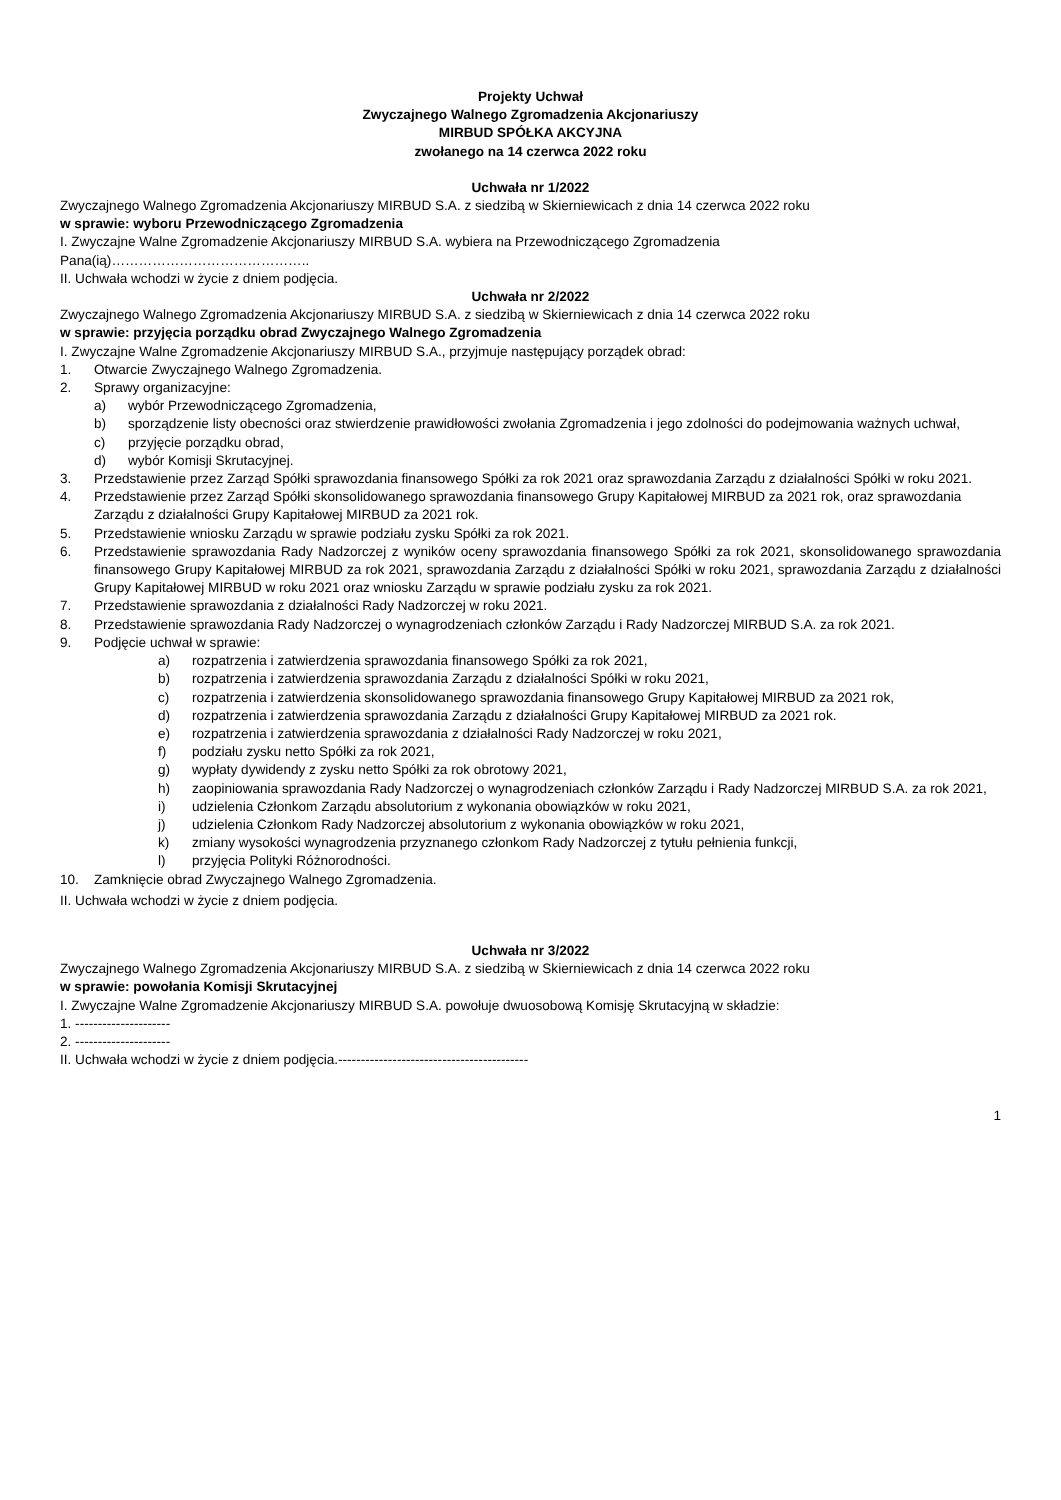Projekty Uchwał
Zwyczajnego Walnego Zgromadzenia Akcjonariuszy
MIRBUD SPÓŁKA AKCYJNA
zwołanego na 14 czerwca 2022 roku
Uchwała nr 1/2022
Zwyczajnego Walnego Zgromadzenia Akcjonariuszy MIRBUD S.A. z siedzibą w Skierniewicach z dnia 14 czerwca 2022 roku
w sprawie: wyboru Przewodniczącego Zgromadzenia
I. Zwyczajne Walne Zgromadzenie Akcjonariuszy MIRBUD S.A. wybiera na Przewodniczącego Zgromadzenia
Pana(ią)……………………………………..
II. Uchwała wchodzi w życie z dniem podjęcia.
Uchwała nr 2/2022
Zwyczajnego Walnego Zgromadzenia Akcjonariuszy MIRBUD S.A. z siedzibą w Skierniewicach z dnia 14 czerwca 2022 roku
w sprawie: przyjęcia porządku obrad Zwyczajnego Walnego Zgromadzenia
I. Zwyczajne Walne Zgromadzenie Akcjonariuszy MIRBUD S.A., przyjmuje następujący porządek obrad:
1. Otwarcie Zwyczajnego Walnego Zgromadzenia.
2. Sprawy organizacyjne:
a) wybór Przewodniczącego Zgromadzenia,
b) sporządzenie listy obecności oraz stwierdzenie prawidłowości zwołania Zgromadzenia i jego zdolności do podejmowania ważnych uchwał,
c) przyjęcie porządku obrad,
d) wybór Komisji Skrutacyjnej.
3. Przedstawienie przez Zarząd Spółki sprawozdania finansowego Spółki za rok 2021 oraz sprawozdania Zarządu z działalności Spółki w roku 2021.
4. Przedstawienie przez Zarząd Spółki skonsolidowanego sprawozdania finansowego Grupy Kapitałowej MIRBUD za 2021 rok, oraz sprawozdania Zarządu z działalności Grupy Kapitałowej MIRBUD za 2021 rok.
5. Przedstawienie wniosku Zarządu w sprawie podziału zysku Spółki za rok 2021.
6. Przedstawienie sprawozdania Rady Nadzorczej z wyników oceny sprawozdania finansowego Spółki za rok 2021, skonsolidowanego sprawozdania finansowego Grupy Kapitałowej MIRBUD za rok 2021, sprawozdania Zarządu z działalności Spółki w roku 2021, sprawozdania Zarządu z działalności Grupy Kapitałowej MIRBUD w roku 2021 oraz wniosku Zarządu w sprawie podziału zysku za rok 2021.
7. Przedstawienie sprawozdania z działalności Rady Nadzorczej w roku 2021.
8. Przedstawienie sprawozdania Rady Nadzorczej o wynagrodzeniach członków Zarządu i Rady Nadzorczej MIRBUD S.A. za rok 2021.
9. Podjęcie uchwał w sprawie:
a) rozpatrzenia i zatwierdzenia sprawozdania finansowego Spółki za rok 2021,
b) rozpatrzenia i zatwierdzenia sprawozdania Zarządu z działalności Spółki w roku 2021,
c) rozpatrzenia i zatwierdzenia skonsolidowanego sprawozdania finansowego Grupy Kapitałowej MIRBUD za 2021 rok,
d) rozpatrzenia i zatwierdzenia sprawozdania Zarządu z działalności Grupy Kapitałowej MIRBUD za 2021 rok.
e) rozpatrzenia i zatwierdzenia sprawozdania z działalności Rady Nadzorczej w roku 2021,
f) podziału zysku netto Spółki za rok 2021,
g) wypłaty dywidendy z zysku netto Spółki za rok obrotowy 2021,
h) zaopiniowania sprawozdania Rady Nadzorczej o wynagrodzeniach członków Zarządu i Rady Nadzorczej MIRBUD S.A. za rok 2021,
i) udzielenia Członkom Zarządu absolutorium z wykonania obowiązków w roku 2021,
j) udzielenia Członkom Rady Nadzorczej absolutorium z wykonania obowiązków w roku 2021,
k) zmiany wysokości wynagrodzenia przyznanego członkom Rady Nadzorczej z tytułu pełnienia funkcji,
l) przyjęcia Polityki Różnorodności.
10. Zamknięcie obrad Zwyczajnego Walnego Zgromadzenia.
II. Uchwała wchodzi w życie z dniem podjęcia.
Uchwała nr 3/2022
Zwyczajnego Walnego Zgromadzenia Akcjonariuszy MIRBUD S.A. z siedzibą w Skierniewicach z dnia 14 czerwca 2022 roku
w sprawie: powołania Komisji Skrutacyjnej
I. Zwyczajne Walne Zgromadzenie Akcjonariuszy MIRBUD S.A. powołuje dwuosobową Komisję Skrutacyjną w składzie:
1. ---------------------
2. ---------------------
II. Uchwała wchodzi w życie z dniem podjęcia.------------------------------------------
1